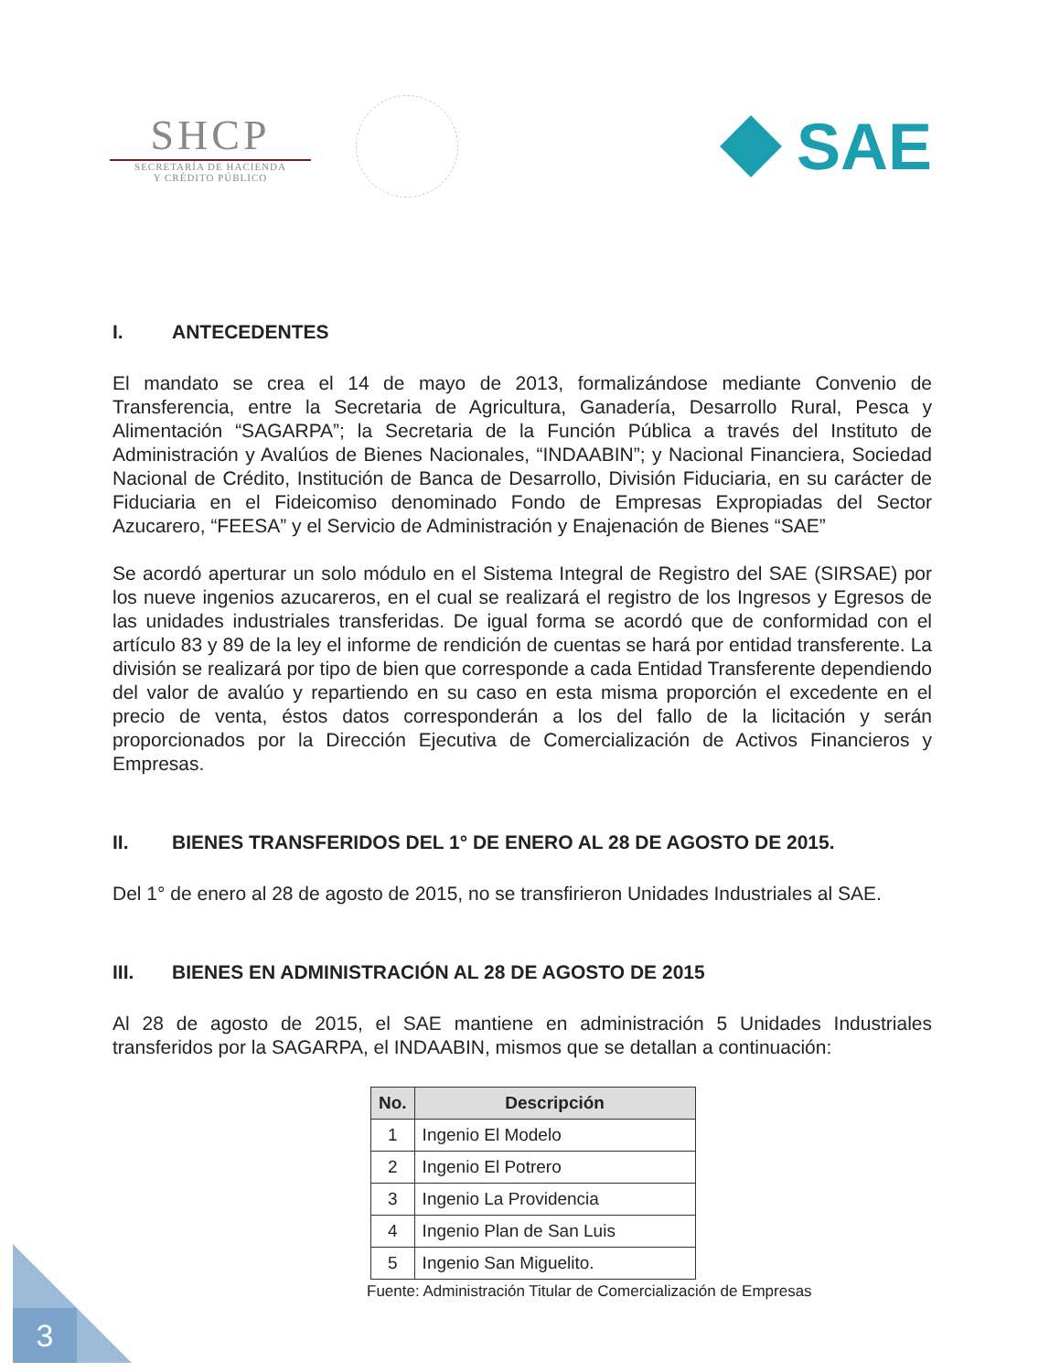SHCP
SECRETARÍA DE HACIENDA
Y CRÉDITO PÚBLICO
SAE
I. ANTECEDENTES
El mandato se crea el 14 de mayo de 2013, formalizándose mediante Convenio de Transferencia, entre la Secretaria de Agricultura, Ganadería, Desarrollo Rural, Pesca y Alimentación “SAGARPA”; la Secretaria de la Función Pública a través del Instituto de Administración y Avalúos de Bienes Nacionales, “INDAABIN”; y Nacional Financiera, Sociedad Nacional de Crédito, Institución de Banca de Desarrollo, División Fiduciaria, en su carácter de Fiduciaria en el Fideicomiso denominado Fondo de Empresas Expropiadas del Sector Azucarero, “FEESA” y el Servicio de Administración y Enajenación de Bienes “SAE”
Se acordó aperturar un solo módulo en el Sistema Integral de Registro del SAE (SIRSAE) por los nueve ingenios azucareros, en el cual se realizará el registro de los Ingresos y Egresos de las unidades industriales transferidas. De igual forma se acordó que de conformidad con el artículo 83 y 89 de la ley el informe de rendición de cuentas se hará por entidad transferente. La división se realizará por tipo de bien que corresponde a cada Entidad Transferente dependiendo del valor de avalúo y repartiendo en su caso en esta misma proporción el excedente en el precio de venta, éstos datos corresponderán a los del fallo de la licitación y serán proporcionados por la Dirección Ejecutiva de Comercialización de Activos Financieros y Empresas.
II. BIENES TRANSFERIDOS DEL 1° DE ENERO AL 28 DE AGOSTO DE 2015.
Del 1° de enero al 28 de agosto de 2015, no se transfirieron Unidades Industriales al SAE.
III. BIENES EN ADMINISTRACIÓN AL 28 DE AGOSTO DE 2015
Al 28 de agosto de 2015, el SAE mantiene en administración 5 Unidades Industriales transferidos por la SAGARPA, el INDAABIN, mismos que se detallan a continuación:
| No. | Descripción |
| --- | --- |
| 1 | Ingenio El Modelo |
| 2 | Ingenio El Potrero |
| 3 | Ingenio La Providencia |
| 4 | Ingenio Plan de San Luis |
| 5 | Ingenio San Miguelito. |
Fuente: Administración Titular de Comercialización de Empresas
3